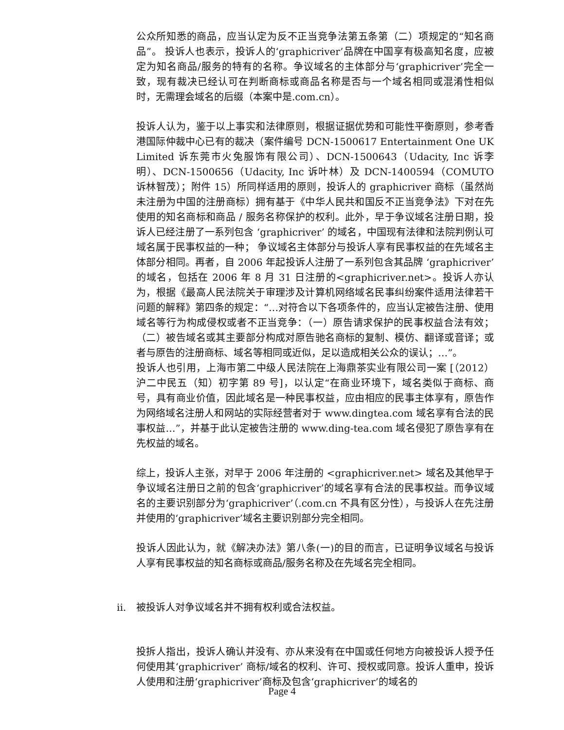公众所知悉的商品，应当认定为反不正当竞争法第五条第（二）项规定的“知名商品”。 投诉人也表示，投诉人的‘graphicriver’品牌在中国享有极高知名度，应被定为知名商品/服务的特有的名称。争议域名的主体部分与‘graphicriver’完全一致，现有裁决已经认可在判断商标或商品名称是否与一个域名相同或混淆性相似时，无需理会域名的后缀（本案中是.com.cn）。
投诉人认为，鉴于以上事实和法律原则，根据证据优势和可能性平衡原则，参考香港国际仲裁中心已有的裁决（案件编号 DCN-1500617 Entertainment One UK Limited 诉东莞市火兔服饰有限公司）、DCN-1500643（Udacity, Inc 诉李明）、DCN-1500656（Udacity, Inc 诉叶林）及 DCN-1400594（COMUTO 诉林智茂）；附件 15）所同样适用的原则，投诉人的 graphicriver 商标（虽然尚未注册为中国的注册商标）拥有基于《中华人民共和国反不正当竞争法》下对在先使用的知名商标和商品 / 服务名称保护的权利。此外，早于争议域名注册日期，投诉人已经注册了一系列包含 ‘graphicriver’ 的域名，中国现有法律和法院判例认可域名属于民事权益的一种； 争议域名主体部分与投诉人享有民事权益的在先域名主体部分相同。再者，自 2006 年起投诉人注册了一系列包含其品牌 ‘graphicriver’ 的域名，包括在 2006 年 8 月 31 日注册的<graphicriver.net>。投诉人亦认为，根据《最高人民法院关于审理涉及计算机网络域名民事纠纷案件适用法律若干问题的解释》第四条的规定：“…对符合以下各项条件的，应当认定被告注册、使用域名等行为构成侵权或者不正当竞争：（一）原告请求保护的民事权益合法有效；（二）被告域名或其主要部分构成对原告驰名商标的复制、模仿、翻译或音译；或者与原告的注册商标、域名等相同或近似，足以造成相关公众的误认；…”。
投诉人也引用，上海市第二中级人民法院在上海鼎茶实业有限公司一案 [（2012）沪二中民五（知）初字第 89 号]，以认定“在商业环境下，域名类似于商标、商号，具有商业价值，因此域名是一种民事权益，应由相应的民事主体享有，原告作为网络域名注册人和网站的实际经营者对于 www.dingtea.com 域名享有合法的民事权益…”，并基于此认定被告注册的 www.ding-tea.com 域名侵犯了原告享有在先权益的域名。
综上，投诉人主张，对早于 2006 年注册的 <graphicriver.net> 域名及其他早于争议域名注册日之前的包含‘graphicriver’的域名享有合法的民事权益。而争议域名的主要识别部分为‘graphicriver’（.com.cn 不具有区分性），与投诉人在先注册并使用的‘graphicriver’域名主要识别部分完全相同。
投诉人因此认为，就《解决办法》第八条(一)的目的而言，已证明争议域名与投诉人享有民事权益的知名商标或商品/服务名称及在先域名完全相同。
ii. 被投诉人对争议域名并不拥有权利或合法权益。
投拆人指出，投诉人确认并没有、亦从来没有在中国或任何地方向被投诉人授予任何使用其‘graphicriver’ 商标/域名的权利、许可、授权或同意。投诉人重申，投诉人使用和注册‘graphicriver’商标及包含‘graphicriver’的域名的
Page 4